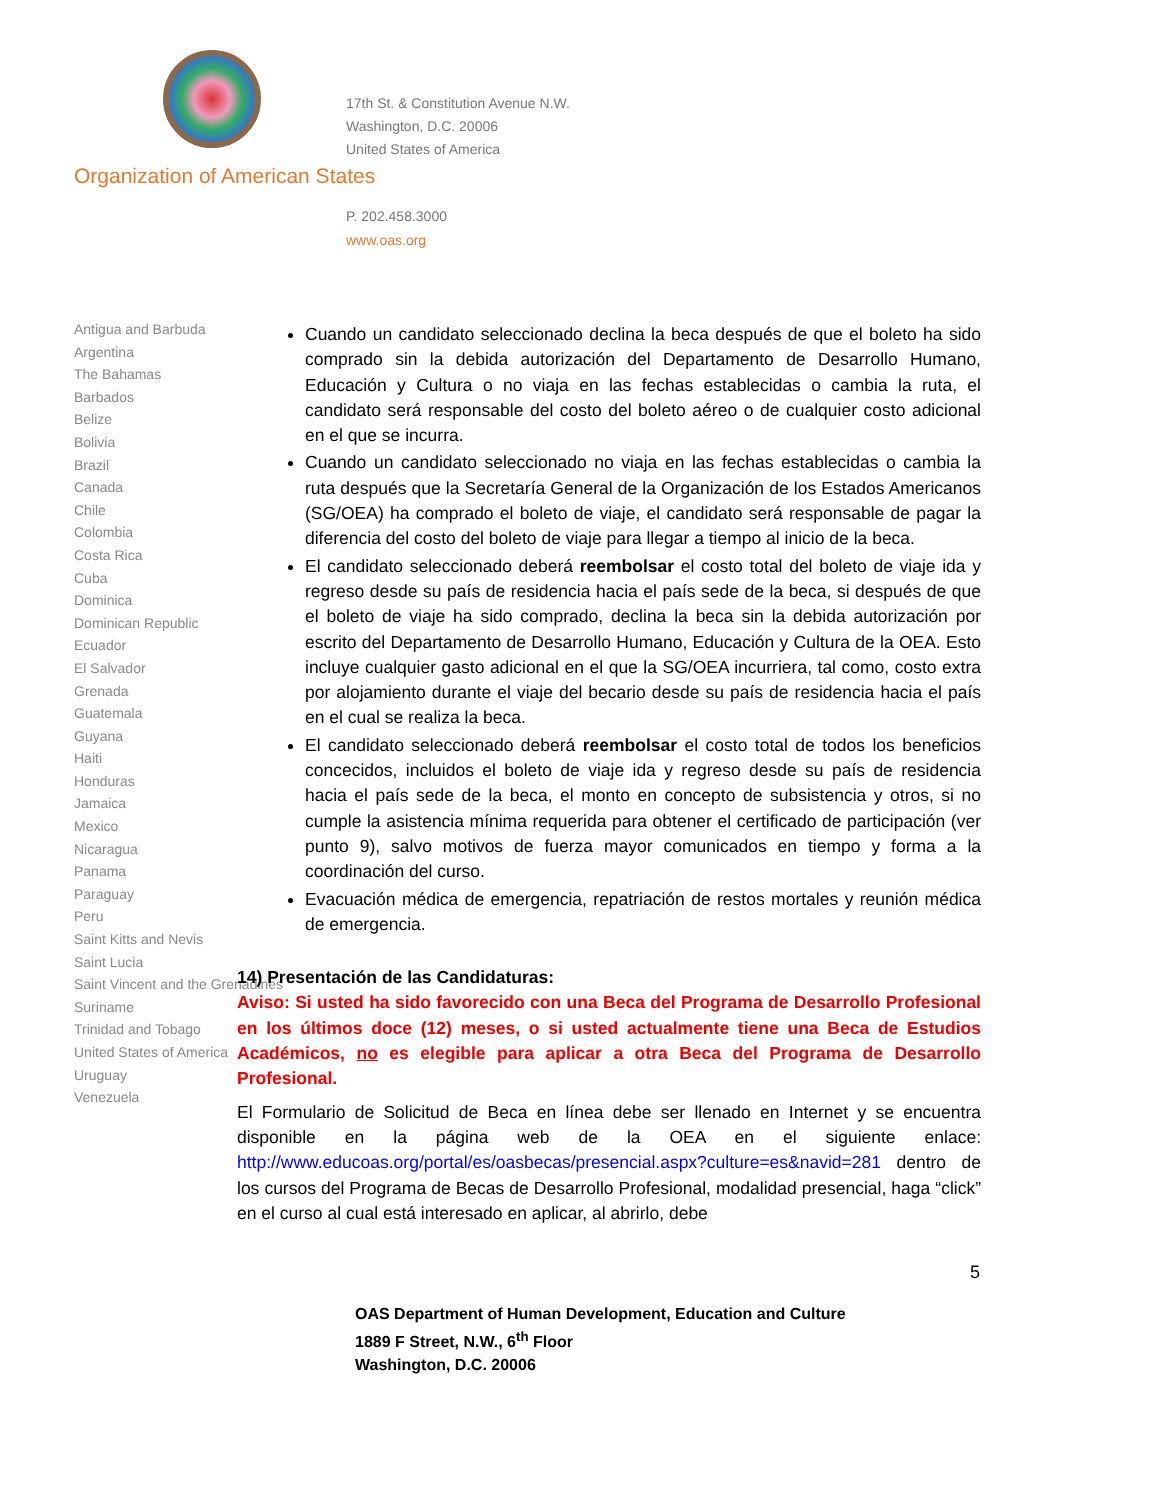17th St. & Constitution Avenue N.W.
Washington, D.C. 20006
United States of America
Organization of American States
P. 202.458.3000
www.oas.org
Antigua and Barbuda
Argentina
The Bahamas
Barbados
Belize
Bolivia
Brazil
Canada
Chile
Colombia
Costa Rica
Cuba
Dominica
Dominican Republic
Ecuador
El Salvador
Grenada
Guatemala
Guyana
Haiti
Honduras
Jamaica
Mexico
Nicaragua
Panama
Paraguay
Peru
Saint Kitts and Nevis
Saint Lucia
Saint Vincent and the Grenadines
Suriname
Trinidad and Tobago
United States of America
Uruguay
Venezuela
Cuando un candidato seleccionado declina la beca después de que el boleto ha sido comprado sin la debida autorización del Departamento de Desarrollo Humano, Educación y Cultura o no viaja en las fechas establecidas o cambia la ruta, el candidato será responsable del costo del boleto aéreo o de cualquier costo adicional en el que se incurra.
Cuando un candidato seleccionado no viaja en las fechas establecidas o cambia la ruta después que la Secretaría General de la Organización de los Estados Americanos (SG/OEA) ha comprado el boleto de viaje, el candidato será responsable de pagar la diferencia del costo del boleto de viaje para llegar a tiempo al inicio de la beca.
El candidato seleccionado deberá reembolsar el costo total del boleto de viaje ida y regreso desde su país de residencia hacia el país sede de la beca, si después de que el boleto de viaje ha sido comprado, declina la beca sin la debida autorización por escrito del Departamento de Desarrollo Humano, Educación y Cultura de la OEA. Esto incluye cualquier gasto adicional en el que la SG/OEA incurriera, tal como, costo extra por alojamiento durante el viaje del becario desde su país de residencia hacia el país en el cual se realiza la beca.
El candidato seleccionado deberá reembolsar el costo total de todos los beneficios concecidos, incluidos el boleto de viaje ida y regreso desde su país de residencia hacia el país sede de la beca, el monto en concepto de subsistencia y otros, si no cumple la asistencia mínima requerida para obtener el certificado de participación (ver punto 9), salvo motivos de fuerza mayor comunicados en tiempo y forma a la coordinación del curso.
Evacuación médica de emergencia, repatriación de restos mortales y reunión médica de emergencia.
14) Presentación de las Candidaturas:
Aviso: Si usted ha sido favorecido con una Beca del Programa de Desarrollo Profesional en los últimos doce (12) meses, o si usted actualmente tiene una Beca de Estudios Académicos, no es elegible para aplicar a otra Beca del Programa de Desarrollo Profesional.
El Formulario de Solicitud de Beca en línea debe ser llenado en Internet y se encuentra disponible en la página web de la OEA en el siguiente enlace: http://www.educoas.org/portal/es/oasbecas/presencial.aspx?culture=es&navid=281 dentro de los cursos del Programa de Becas de Desarrollo Profesional, modalidad presencial, haga “click” en el curso al cual está interesado en aplicar, al abrirlo, debe
5
OAS Department of Human Development, Education and Culture
1889 F Street, N.W., 6<sup>th</sup> Floor
Washington, D.C. 20006